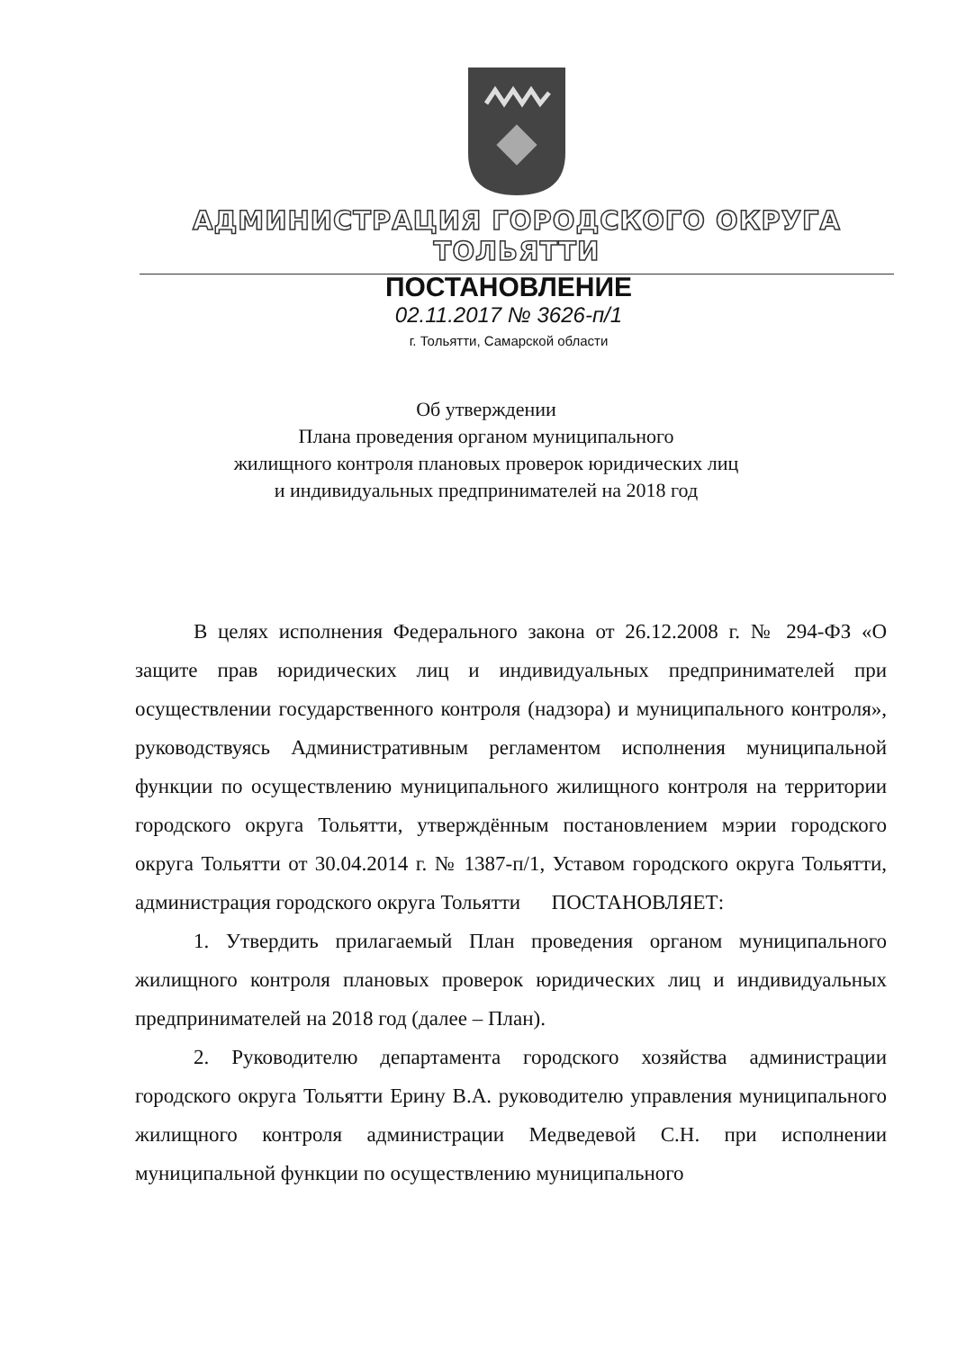АДМИНИСТРАЦИЯ ГОРОДСКОГО ОКРУГА ТОЛЬЯТТИ
ПОСТАНОВЛЕНИЕ
02.11.2017 № 3626-п/1
г. Тольятти, Самарской области
Об утверждении
Плана проведения органом муниципального
жилищного контроля плановых проверок юридических лиц
и индивидуальных предпринимателей на 2018 год
В целях исполнения Федерального закона от 26.12.2008 г. № 294-ФЗ «О защите прав юридических лиц и индивидуальных предпринимателей при осуществлении государственного контроля (надзора) и муниципального контроля», руководствуясь Административным регламентом исполнения муниципальной функции по осуществлению муниципального жилищного контроля на территории городского округа Тольятти, утверждённым постановлением мэрии городского округа Тольятти от 30.04.2014 г. № 1387-п/1, Уставом городского округа Тольятти, администрация городского округа Тольятти ПОСТАНОВЛЯЕТ:
1. Утвердить прилагаемый План проведения органом муниципального жилищного контроля плановых проверок юридических лиц и индивидуальных предпринимателей на 2018 год (далее – План).
2. Руководителю департамента городского хозяйства администрации городского округа Тольятти Ерину В.А. руководителю управления муниципального жилищного контроля администрации Медведевой С.Н. при исполнении муниципальной функции по осуществлению муниципального